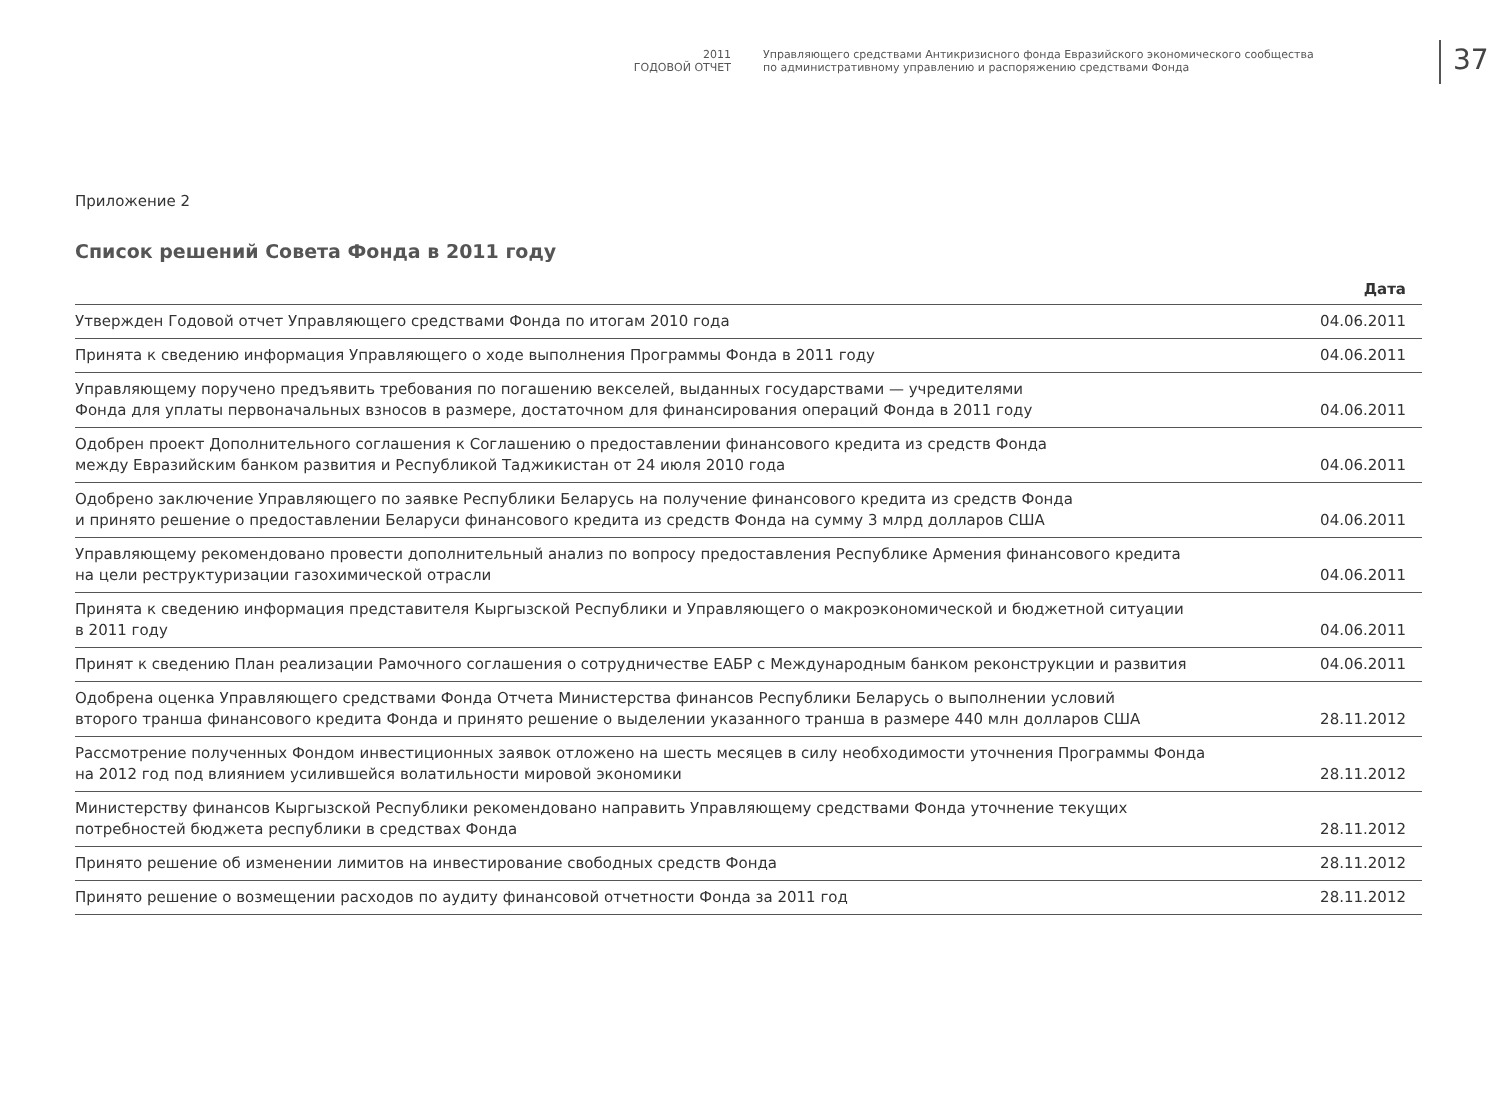2011
ГОДОВОЙ ОТЧЕТ
Управляющего средствами Антикризисного фонда Евразийского экономического сообщества
по административному управлению и распоряжению средствами Фонда
37
Приложение 2
Список решений Совета Фонда в 2011 году
| | Дата |
| --- | --- |
| Утвержден Годовой отчет Управляющего средствами Фонда по итогам 2010 года | 04.06.2011 |
| Принята к сведению информация Управляющего о ходе выполнения Программы Фонда в 2011 году | 04.06.2011 |
| Управляющему поручено предъявить требования по погашению векселей, выданных государствами — учредителями Фонда для уплаты первоначальных взносов в размере, достаточном для финансирования операций Фонда в 2011 году | 04.06.2011 |
| Одобрен проект Дополнительного соглашения к Соглашению о предоставлении финансового кредита из средств Фонда между Евразийским банком развития и Республикой Таджикистан от 24 июля 2010 года | 04.06.2011 |
| Одобрено заключение Управляющего по заявке Республики Беларусь на получение финансового кредита из средств Фонда и принято решение о предоставлении Беларуси финансового кредита из средств Фонда на сумму 3 млрд долларов США | 04.06.2011 |
| Управляющему рекомендовано провести дополнительный анализ по вопросу предоставления Республике Армения финансового кредита на цели реструктуризации газохимической отрасли | 04.06.2011 |
| Принята к сведению информация представителя Кыргызской Республики и Управляющего о макроэкономической и бюджетной ситуации в 2011 году | 04.06.2011 |
| Принят к сведению План реализации Рамочного соглашения о сотрудничестве ЕАБР с Международным банком реконструкции и развития | 04.06.2011 |
| Одобрена оценка Управляющего средствами Фонда Отчета Министерства финансов Республики Беларусь о выполнении условий второго транша финансового кредита Фонда и принято решение о выделении указанного транша в размере 440 млн долларов США | 28.11.2012 |
| Рассмотрение полученных Фондом инвестиционных заявок отложено на шесть месяцев в силу необходимости уточнения Программы Фонда на 2012 год под влиянием усилившейся волатильности мировой экономики | 28.11.2012 |
| Министерству финансов Кыргызской Республики рекомендовано направить Управляющему средствами Фонда уточнение текущих потребностей бюджета республики в средствах Фонда | 28.11.2012 |
| Принято решение об изменении лимитов на инвестирование свободных средств Фонда | 28.11.2012 |
| Принято решение о возмещении расходов по аудиту финансовой отчетности Фонда за 2011 год | 28.11.2012 |